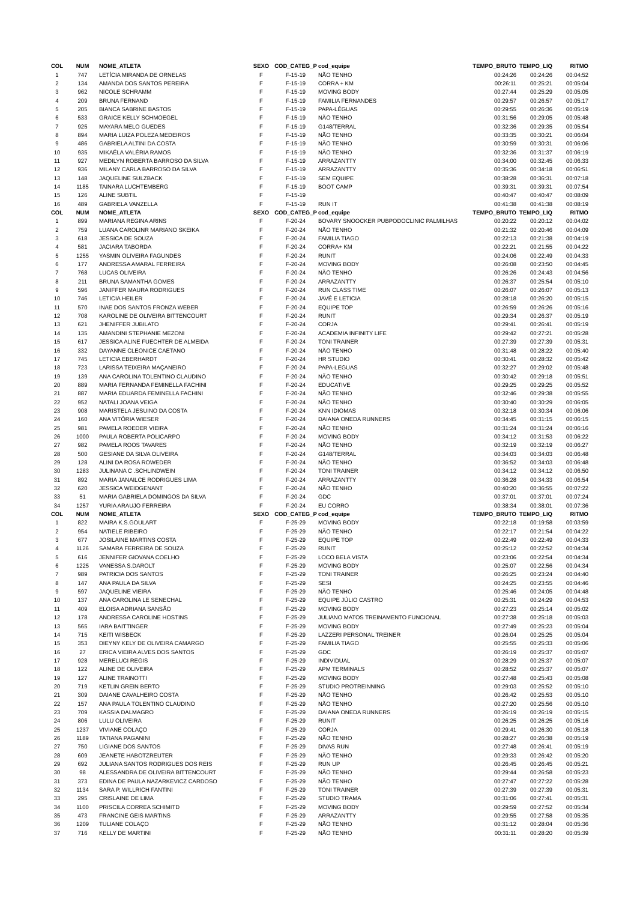| COL | NUM | NOME_ATLETA | SEXO | COD_CATEG_P | cod_equipe | TEMPO_BRUTO | TEMPO_LIQ | RITMO |
| --- | --- | --- | --- | --- | --- | --- | --- | --- |
| 1 | 747 | LETÍCIA MIRANDA DE ORNELAS | F | F-15-19 | NÃO TENHO | 00:24:26 | 00:24:26 | 00:04:52 |
| 2 | 134 | AMANDA DOS SANTOS PEREIRA | F | F-15-19 | CORRA + KM | 00:26:11 | 00:25:21 | 00:05:04 |
| 3 | 962 | NICOLE SCHRAMM | F | F-15-19 | MOVING BODY | 00:27:44 | 00:25:29 | 00:05:05 |
| 4 | 209 | BRUNA FERNAND | F | F-15-19 | FAMILIA FERNANDES | 00:29:57 | 00:26:57 | 00:05:17 |
| 5 | 205 | BIANCA SABRINE BASTOS | F | F-15-19 | PAPA-LÉGUAS | 00:29:55 | 00:26:36 | 00:05:19 |
| 6 | 533 | GRAICE KELLY SCHMOEGEL | F | F-15-19 | NÃO TENHO | 00:31:56 | 00:29:05 | 00:05:48 |
| 7 | 925 | MAYARA MELO GUEDES | F | F-15-19 | G148/TERRAL | 00:32:36 | 00:29:35 | 00:05:54 |
| 8 | 894 | MARIA LUIZA POLEZA MEDEIROS | F | F-15-19 | NÃO TENHO | 00:33:35 | 00:30:21 | 00:06:04 |
| 9 | 486 | GABRIELA ALTINI DA COSTA | F | F-15-19 | NÃO TENHO | 00:30:59 | 00:30:31 | 00:06:06 |
| 10 | 935 | MIKAÉLA VALÉRIA RAMOS | F | F-15-19 | NÃO TENHO | 00:32:36 | 00:31:37 | 00:06:19 |
| 11 | 927 | MEDILYN ROBERTA BARROSO DA SILVA | F | F-15-19 | ARRAZANTTY | 00:34:00 | 00:32:45 | 00:06:33 |
| 12 | 936 | MILANY CARLA BARROSO DA SILVA | F | F-15-19 | ARRAZANTTY | 00:35:36 | 00:34:18 | 00:06:51 |
| 13 | 148 | JAQUELINE SULZBACK | F | F-15-19 | SEM EQUIPE | 00:38:28 | 00:36:31 | 00:07:18 |
| 14 | 1185 | TAINARA LUCHTEMBERG | F | F-15-19 | BOOT CAMP | 00:39:31 | 00:39:31 | 00:07:54 |
| 15 | 126 | ALINE SUBTIL | F | F-15-19 | | 00:40:47 | 00:40:47 | 00:08:09 |
| 16 | 489 | GABRIELA VANZELLA | F | F-15-19 | RUN IT | 00:41:38 | 00:41:38 | 00:08:19 |
| COL | NUM | NOME_ATLETA | SEXO | COD_CATEG_P | cod_equipe | TEMPO_BRUTO | TEMPO_LIQ | RITMO |
| 1 | 899 | MARIANA REGINA ARINS | F | F-20-24 | BOVARY SNOOCKER PUBPODOCLINIC PALMILHAS | 00:20:22 | 00:20:12 | 00:04:02 |
| 2 | 759 | LUANA CAROLINR MARIANO SKEIKA | F | F-20-24 | NÃO TENHO | 00:21:32 | 00:20:46 | 00:04:09 |
| 3 | 618 | JESSICA DE SOUZA | F | F-20-24 | FAMILIA TIAGO | 00:22:13 | 00:21:38 | 00:04:19 |
| 4 | 581 | JACIARA TABORDA | F | F-20-24 | CORRA+ KM | 00:22:21 | 00:21:55 | 00:04:22 |
| 5 | 1255 | YASMIN OLIVEIRA FAGUNDES | F | F-20-24 | RUNIT | 00:24:06 | 00:22:49 | 00:04:33 |
| 6 | 177 | ANDRESSA AMARAL FERREIRA | F | F-20-24 | MOVING BODY | 00:26:08 | 00:23:50 | 00:04:45 |
| 7 | 768 | LUCAS OLIVEIRA | F | F-20-24 | NÃO TENHO | 00:26:26 | 00:24:43 | 00:04:56 |
| 8 | 211 | BRUNA SAMANTHA GOMES | F | F-20-24 | ARRAZANTTY | 00:26:37 | 00:25:54 | 00:05:10 |
| 9 | 596 | JANIFFER MAURA RODRIGUES | F | F-20-24 | RUN CLASS TIME | 00:26:07 | 00:26:07 | 00:05:13 |
| 10 | 746 | LETICIA HEILER | F | F-20-24 | JAVÉ E LETICIA | 00:28:18 | 00:26:20 | 00:05:15 |
| 11 | 570 | INAE DOS SANTOS FRONZA WEBER | F | F-20-24 | EQUIPE TOP | 00:26:59 | 00:26:26 | 00:05:16 |
| 12 | 708 | KAROLINE DE OLIVEIRA BITTENCOURT | F | F-20-24 | RUNIT | 00:29:34 | 00:26:37 | 00:05:19 |
| 13 | 621 | JHENIFFER JUBILATO | F | F-20-24 | CORJA | 00:29:41 | 00:26:41 | 00:05:19 |
| 14 | 135 | AMANDINI STEPHANIE MEZONI | F | F-20-24 | ACADEMIA INFINITY LIFE | 00:29:42 | 00:27:21 | 00:05:28 |
| 15 | 617 | JESSICA ALINE FUECHTER DE ALMEIDA | F | F-20-24 | TONI TRAINER | 00:27:39 | 00:27:39 | 00:05:31 |
| 16 | 332 | DAYANNE CLEONICE CAETANO | F | F-20-24 | NÃO TENHO | 00:31:48 | 00:28:22 | 00:05:40 |
| 17 | 745 | LETICIA EBERHARDT | F | F-20-24 | HR STUDIO | 00:30:41 | 00:28:32 | 00:05:42 |
| 18 | 723 | LARISSA TEIXEIRA MAÇANEIRO | F | F-20-24 | PAPA-LEGUAS | 00:32:27 | 00:29:02 | 00:05:48 |
| 19 | 139 | ANA CAROLINA TOLENTINO CLAUDINO | F | F-20-24 | NÃO TENHO | 00:30:42 | 00:29:18 | 00:05:51 |
| 20 | 889 | MARIA FERNANDA FEMINELLA FACHINI | F | F-20-24 | EDUCATIVE | 00:29:25 | 00:29:25 | 00:05:52 |
| 21 | 887 | MARIA EDUARDA FEMINELLA FACHINI | F | F-20-24 | NÃO TENHO | 00:32:46 | 00:29:38 | 00:05:55 |
| 22 | 952 | NATALI JOANA VEIGA | F | F-20-24 | NÃO TENHO | 00:30:40 | 00:30:29 | 00:06:05 |
| 23 | 908 | MARISTELA JESUINO DA COSTA | F | F-20-24 | KNN IDIOMAS | 00:32:18 | 00:30:34 | 00:06:06 |
| 24 | 160 | ANA VITÓRIA WIESER | F | F-20-24 | DAIANA ONEDA RUNNERS | 00:34:45 | 00:31:15 | 00:06:15 |
| 25 | 981 | PAMELA ROEDER VIEIRA | F | F-20-24 | NÃO TENHO | 00:31:24 | 00:31:24 | 00:06:16 |
| 26 | 1000 | PAULA ROBERTA POLICARPO | F | F-20-24 | MOVING BODY | 00:34:12 | 00:31:53 | 00:06:22 |
| 27 | 982 | PAMELA ROOS TAVARES | F | F-20-24 | NÃO TENHO | 00:32:19 | 00:32:19 | 00:06:27 |
| 28 | 500 | GESIANE DA SILVA OLIVEIRA | F | F-20-24 | G148/TERRAL | 00:34:03 | 00:34:03 | 00:06:48 |
| 29 | 128 | ALINI DA ROSA ROWEDER | F | F-20-24 | NÃO TENHO | 00:36:52 | 00:34:03 | 00:06:48 |
| 30 | 1283 | JULINANA C .SCHLINDWEIN | F | F-20-24 | TONI TRAINER | 00:34:12 | 00:34:12 | 00:06:50 |
| 31 | 892 | MARIA JANAILCE RODRIGUES LIMA | F | F-20-24 | ARRAZANTTY | 00:36:28 | 00:34:33 | 00:06:54 |
| 32 | 620 | JESSICA WEIDGENANT | F | F-20-24 | NÃO TENHO | 00:40:20 | 00:36:55 | 00:07:22 |
| 33 | 51 | MARIA GABRIELA DOMINGOS DA SILVA | F | F-20-24 | GDC | 00:37:01 | 00:37:01 | 00:07:24 |
| 34 | 1257 | YURIA ARAUJO FERREIRA | F | F-20-24 | EU CORRO | 00:38:34 | 00:38:01 | 00:07:36 |
| COL | NUM | NOME_ATLETA | SEXO | COD_CATEG_P | cod_equipe | TEMPO_BRUTO | TEMPO_LIQ | RITMO |
| 1 | 822 | MAIRA K.S.GOULART | F | F-25-29 | MOVING BODY | 00:22:18 | 00:19:58 | 00:03:59 |
| 2 | 954 | NATIELE RIBEIRO | F | F-25-29 | NÃO TENHO | 00:22:17 | 00:21:54 | 00:04:22 |
| 3 | 677 | JOSILAINE MARTINS COSTA | F | F-25-29 | EQUIPE TOP | 00:22:49 | 00:22:49 | 00:04:33 |
| 4 | 1126 | SAMARA FERREIRA DE SOUZA | F | F-25-29 | RUNIT | 00:25:12 | 00:22:52 | 00:04:34 |
| 5 | 616 | JENNIFER GIOVANA COELHO | F | F-25-29 | LOCO BELA VISTA | 00:23:06 | 00:22:54 | 00:04:34 |
| 6 | 1225 | VANESSA S.DAROLT | F | F-25-29 | MOVING BODY | 00:25:07 | 00:22:56 | 00:04:34 |
| 7 | 989 | PATRICIA DOS SANTOS | F | F-25-29 | TONI TRAINER | 00:26:25 | 00:23:24 | 00:04:40 |
| 8 | 147 | ANA PAULA DA SILVA | F | F-25-29 | SESI | 00:24:25 | 00:23:55 | 00:04:46 |
| 9 | 597 | JAQUELINE VIEIRA | F | F-25-29 | NÃO TENHO | 00:25:46 | 00:24:05 | 00:04:48 |
| 10 | 137 | ANA CAROLINA LE SENECHAL | F | F-25-29 | EQUIPE JÚLIO CASTRO | 00:25:31 | 00:24:29 | 00:04:53 |
| 11 | 409 | ELOISA ADRIANA SANSÃO | F | F-25-29 | MOVING BODY | 00:27:23 | 00:25:14 | 00:05:02 |
| 12 | 178 | ANDRESSA CAROLINE HOSTINS | F | F-25-29 | JULIANO MATOS TREINAMENTO FUNCIONAL | 00:27:38 | 00:25:18 | 00:05:03 |
| 13 | 565 | IARA BAITTINGER | F | F-25-29 | MOVING BODY | 00:27:49 | 00:25:23 | 00:05:04 |
| 14 | 715 | KEITI WISBECK | F | F-25-29 | LAZZERI PERSONAL TREINER | 00:26:04 | 00:25:25 | 00:05:04 |
| 15 | 353 | DIEYNY KELY DE OLIVEIRA CAMARGO | F | F-25-29 | FAMILIA TIAGO | 00:25:55 | 00:25:33 | 00:05:06 |
| 16 | 27 | ERICA VIEIRA ALVES DOS SANTOS | F | F-25-29 | GDC | 00:26:19 | 00:25:37 | 00:05:07 |
| 17 | 928 | MERELUCI REGIS | F | F-25-29 | INDIVIDUAL | 00:28:29 | 00:25:37 | 00:05:07 |
| 18 | 122 | ALINE DE OLIVEIRA | F | F-25-29 | APM TERMINALS | 00:28:52 | 00:25:37 | 00:05:07 |
| 19 | 127 | ALINE TRAINOTTI | F | F-25-29 | MOVING BODY | 00:27:48 | 00:25:43 | 00:05:08 |
| 20 | 719 | KETLIN GREIN BERTO | F | F-25-29 | STUDIO PROTREINNING | 00:29:03 | 00:25:52 | 00:05:10 |
| 21 | 309 | DAIANE CAVALHEIRO COSTA | F | F-25-29 | NÃO TENHO | 00:26:42 | 00:25:53 | 00:05:10 |
| 22 | 157 | ANA PAULA TOLENTINO CLAUDINO | F | F-25-29 | NÃO TENHO | 00:27:20 | 00:25:56 | 00:05:10 |
| 23 | 709 | KASSIA DALMAGRO | F | F-25-29 | DAIANA ONEDA RUNNERS | 00:26:19 | 00:26:19 | 00:05:15 |
| 24 | 806 | LULU OLIVEIRA | F | F-25-29 | RUNIT | 00:26:25 | 00:26:25 | 00:05:16 |
| 25 | 1237 | VIVIANE COLAÇO | F | F-25-29 | CORJA | 00:29:41 | 00:26:30 | 00:05:18 |
| 26 | 1189 | TATIANA PAGANINI | F | F-25-29 | NÃO TENHO | 00:28:27 | 00:26:38 | 00:05:19 |
| 27 | 750 | LIGIANE DOS SANTOS | F | F-25-29 | DIVAS RUN | 00:27:48 | 00:26:41 | 00:05:19 |
| 28 | 609 | JEANETE HABOTZREUTER | F | F-25-29 | NÃO TENHO | 00:29:33 | 00:26:42 | 00:05:20 |
| 29 | 692 | JULIANA SANTOS RODRIGUES DOS REIS | F | F-25-29 | RUN UP | 00:26:45 | 00:26:45 | 00:05:21 |
| 30 | 98 | ALESSANDRA DE OLIVEIRA BITTENCOURT | F | F-25-29 | NÃO TENHO | 00:29:44 | 00:26:58 | 00:05:23 |
| 31 | 373 | EDINA DE PAULA NAZARKEVICZ CARDOSO | F | F-25-29 | NÃO TENHO | 00:27:47 | 00:27:22 | 00:05:28 |
| 32 | 1134 | SARA P. WILLRICH FANTINI | F | F-25-29 | TONI TRAINER | 00:27:39 | 00:27:39 | 00:05:31 |
| 33 | 295 | CRISLAINE DE LIMA | F | F-25-29 | STUDIO TRAMA | 00:31:06 | 00:27:41 | 00:05:31 |
| 34 | 1100 | PRISCILA CORREA SCHIMITD | F | F-25-29 | MOVING BODY | 00:29:59 | 00:27:52 | 00:05:34 |
| 35 | 473 | FRANCINE GEIS MARTINS | F | F-25-29 | ARRAZANTTY | 00:29:55 | 00:27:58 | 00:05:35 |
| 36 | 1209 | TULIANE COLAÇO | F | F-25-29 | NÃO TENHO | 00:31:12 | 00:28:04 | 00:05:36 |
| 37 | 716 | KELLY DE MARTINI | F | F-25-29 | NÃO TENHO | 00:31:11 | 00:28:20 | 00:05:39 |